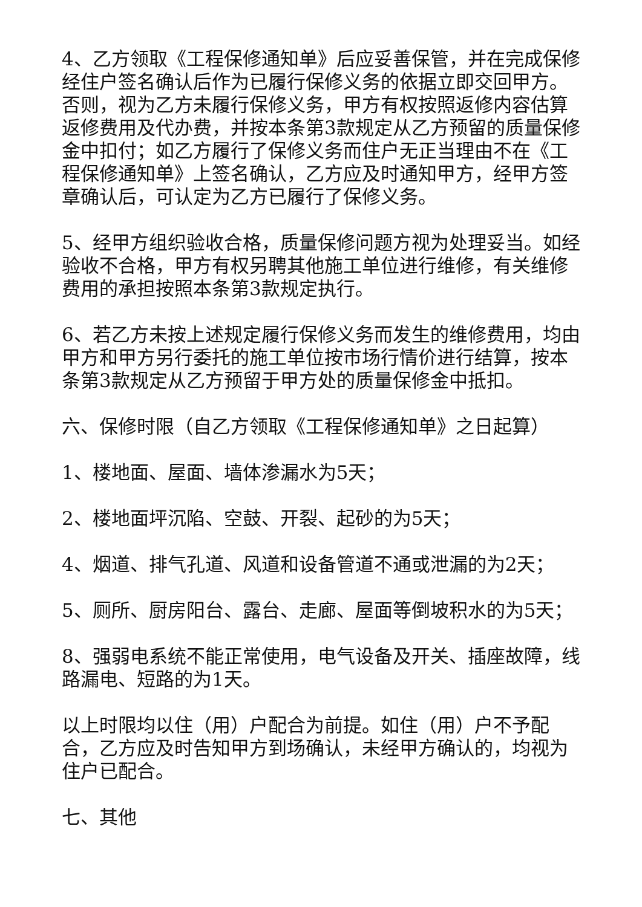4、乙方领取《工程保修通知单》后应妥善保管，并在完成保修经住户签名确认后作为已履行保修义务的依据立即交回甲方。否则，视为乙方未履行保修义务，甲方有权按照返修内容估算返修费用及代办费，并按本条第3款规定从乙方预留的质量保修金中扣付；如乙方履行了保修义务而住户无正当理由不在《工程保修通知单》上签名确认，乙方应及时通知甲方，经甲方签章确认后，可认定为乙方已履行了保修义务。
5、经甲方组织验收合格，质量保修问题方视为处理妥当。如经验收不合格，甲方有权另聘其他施工单位进行维修，有关维修费用的承担按照本条第3款规定执行。
6、若乙方未按上述规定履行保修义务而发生的维修费用，均由甲方和甲方另行委托的施工单位按市场行情价进行结算，按本条第3款规定从乙方预留于甲方处的质量保修金中抵扣。
六、保修时限（自乙方领取《工程保修通知单》之日起算）
1、楼地面、屋面、墙体渗漏水为5天；
2、楼地面坪沉陷、空鼓、开裂、起砂的为5天；
4、烟道、排气孔道、风道和设备管道不通或泄漏的为2天；
5、厕所、厨房阳台、露台、走廊、屋面等倒坡积水的为5天；
8、强弱电系统不能正常使用，电气设备及开关、插座故障，线路漏电、短路的为1天。
以上时限均以住（用）户配合为前提。如住（用）户不予配合，乙方应及时告知甲方到场确认，未经甲方确认的，均视为住户已配合。
七、其他